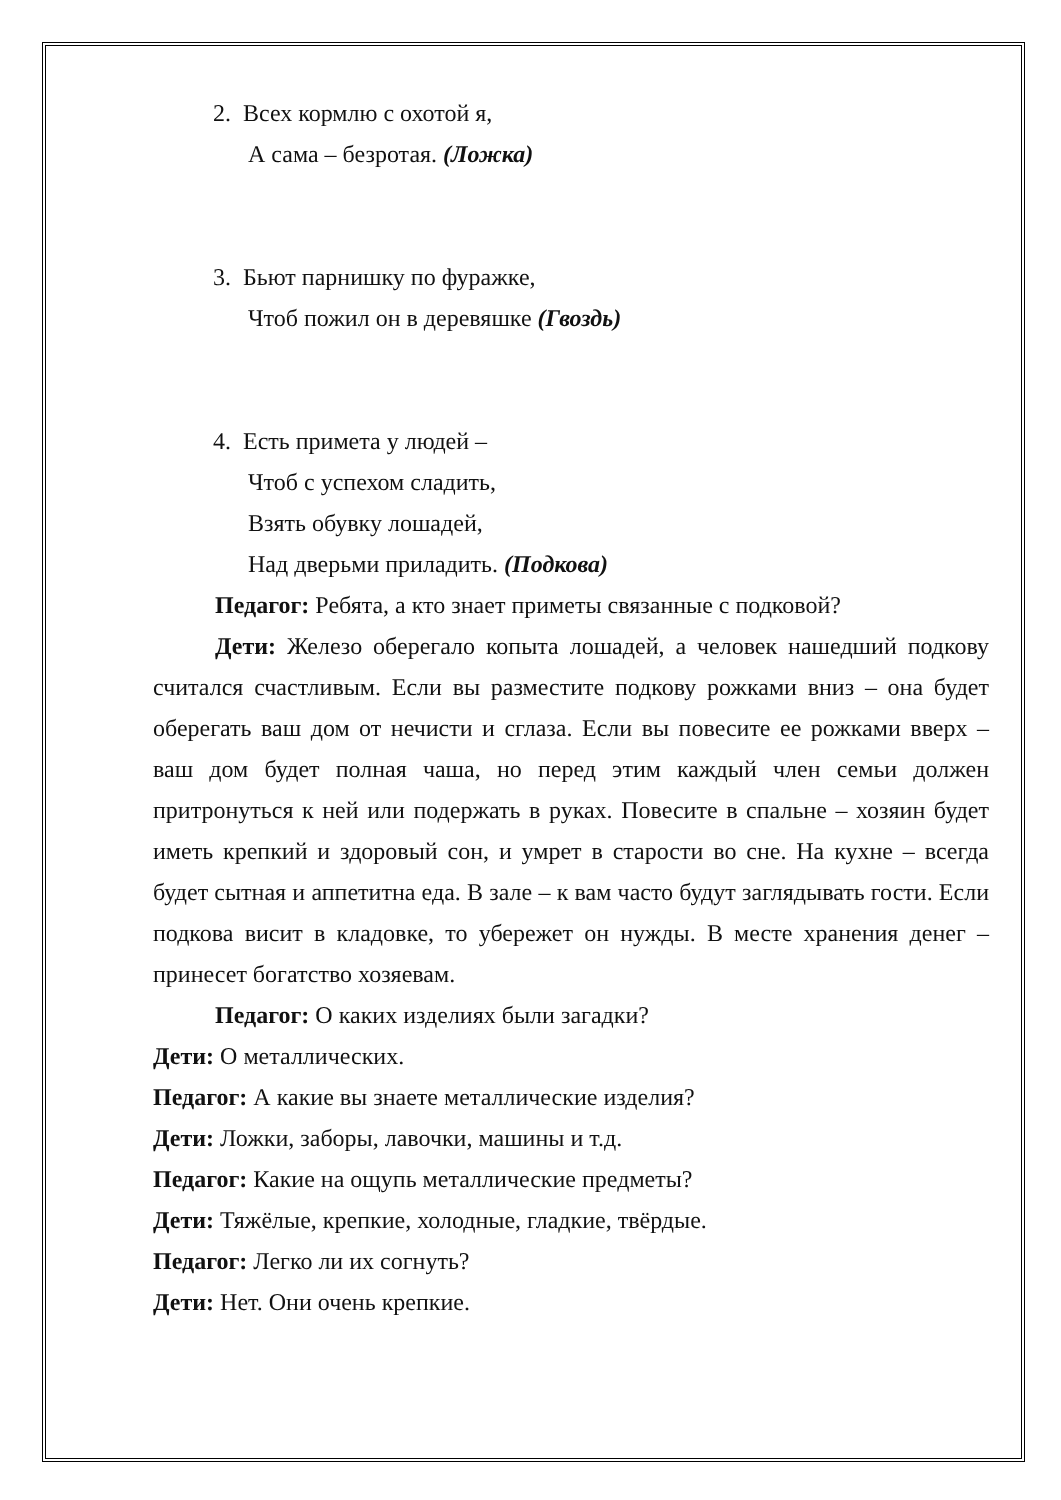2. Всех кормлю с охотой я,
А сама – безротая. (Ложка)
3. Бьют парнишку по фуражке,
Чтоб пожил он в деревяшке (Гвоздь)
4. Есть примета у людей –
Чтоб с успехом сладить,
Взять обувку лошадей,
Над дверьми приладить. (Подкова)
Педагог: Ребята, а кто знает приметы связанные с подковой?
Дети: Железо оберегало копыта лошадей, а человек нашедший подкову считался счастливым. Если вы разместите подкову рожками вниз – она будет оберегать ваш дом от нечисти и сглаза. Если вы повесите ее рожками вверх – ваш дом будет полная чаша, но перед этим каждый член семьи должен притронуться к ней или подержать в руках. Повесите в спальне – хозяин будет иметь крепкий и здоровый сон, и умрет в старости во сне. На кухне – всегда будет сытная и аппетитна еда. В зале – к вам часто будут заглядывать гости. Если подкова висит в кладовке, то убережет он нужды. В месте хранения денег – принесет богатство хозяевам.
Педагог: О каких изделиях были загадки?
Дети: О металлических.
Педагог: А какие вы знаете металлические изделия?
Дети: Ложки, заборы, лавочки, машины и т.д.
Педагог: Какие на ощупь металлические предметы?
Дети: Тяжёлые, крепкие, холодные, гладкие, твёрдые.
Педагог: Легко ли их согнуть?
Дети: Нет. Они очень крепкие.